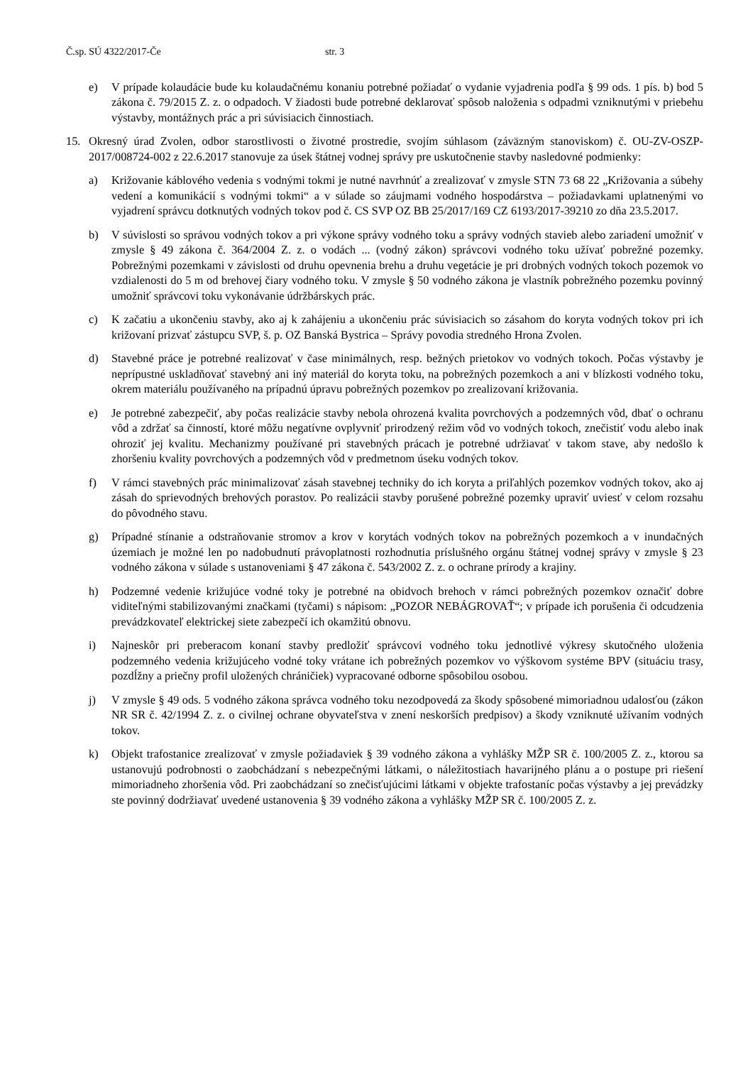Č.sp. SÚ 4322/2017-Če str. 3
e) V prípade kolaudácie bude ku kolaudačnému konaniu potrebné požiadať o vydanie vyjadrenia podľa § 99 ods. 1 pís. b) bod 5 zákona č. 79/2015 Z. z. o odpadoch. V žiadosti bude potrebné deklarovať spôsob naloženia s odpadmi vzniknutými v priebehu výstavby, montážnych prác a pri súvisiacich činnostiach.
15. Okresný úrad Zvolen, odbor starostlivosti o životné prostredie, svojím súhlasom (záväzným stanoviskom) č. OU-ZV-OSZP-2017/008724-002 z 22.6.2017 stanovuje za úsek štátnej vodnej správy pre uskutočnenie stavby nasledovné podmienky:
a) Križovanie káblového vedenia s vodnými tokmi je nutné navrhnúť a zrealizovať v zmysle STN 73 68 22 „Križovania a súbehy vedení a komunikácií s vodnými tokmi“ a v súlade so záujmami vodného hospodárstva – požiadavkami uplatnenými vo vyjadrení správcu dotknutých vodných tokov pod č. CS SVP OZ BB 25/2017/169 CZ 6193/2017-39210 zo dňa 23.5.2017.
b) V súvislosti so správou vodných tokov a pri výkone správy vodného toku a správy vodných stavieb alebo zariadení umožniť v zmysle § 49 zákona č. 364/2004 Z. z. o vodách ... (vodný zákon) správcovi vodného toku užívať pobrežné pozemky. Pobrežnými pozemkami v závislosti od druhu opevnenia brehu a druhu vegetácie je pri drobných vodných tokoch pozemok vo vzdialenosti do 5 m od brehovej čiary vodného toku. V zmysle § 50 vodného zákona je vlastník pobrežného pozemku povinný umožniť správcovi toku vykonávanie údržbárskych prác.
c) K začatiu a ukončeniu stavby, ako aj k zahájeniu a ukončeniu prác súvisiacich so zásahom do koryta vodných tokov pri ich križovaní prizvať zástupcu SVP, š. p. OZ Banská Bystrica – Správy povodia stredného Hrona Zvolen.
d) Stavebné práce je potrebné realizovať v čase minimálnych, resp. bežných prietokov vo vodných tokoch. Počas výstavby je neprípustné uskladňovať stavebný ani iný materiál do koryta toku, na pobrežných pozemkoch a ani v blízkosti vodného toku, okrem materiálu používaného na prípadnú úpravu pobrežných pozemkov po zrealizovaní križovania.
e) Je potrebné zabezpečiť, aby počas realizácie stavby nebola ohrozená kvalita povrchových a podzemných vôd, dbať o ochranu vôd a zdržať sa činností, ktoré môžu negatívne ovplyvniť prirodzený režim vôd vo vodných tokoch, znečistiť vodu alebo inak ohroziť jej kvalitu. Mechanizmy používané pri stavebných prácach je potrebné udržiavať v takom stave, aby nedošlo k zhoršeniu kvality povrchových a podzemných vôd v predmetnom úseku vodných tokov.
f) V rámci stavebných prác minimalizovať zásah stavebnej techniky do ich koryta a priľahlých pozemkov vodných tokov, ako aj zásah do sprievodných brehových porastov. Po realizácii stavby porušené pobrežné pozemky upraviť uviesť v celom rozsahu do pôvodného stavu.
g) Prípadné stínanie a odstraňovanie stromov a krov v korytách vodných tokov na pobrežných pozemkoch a v inundačných územiach je možné len po nadobudnutí právoplatnosti rozhodnutia príslušného orgánu štátnej vodnej správy v zmysle § 23 vodného zákona v súlade s ustanoveniami § 47 zákona č. 543/2002 Z. z. o ochrane prírody a krajiny.
h) Podzemné vedenie križujúce vodné toky je potrebné na obidvoch brehoch v rámci pobrežných pozemkov označiť dobre viditeľnými stabilizovanými značkami (tyčami) s nápisom: „POZOR NEBÁGROVAŤ“; v prípade ich porušenia či odcudzenia prevádzkovateľ elektrickej siete zabezpečí ich okamžitú obnovu.
i) Najneskôr pri preberacom konaní stavby predložiť správcovi vodného toku jednotlivé výkresy skutočného uloženia podzemného vedenia križujúceho vodné toky vrátane ich pobrežných pozemkov vo výškovom systéme BPV (situáciu trasy, pozdĺžny a priečny profil uložených chráničiek) vypracované odborne spôsobilou osobou.
j) V zmysle § 49 ods. 5 vodného zákona správca vodného toku nezodpovedá za škody spôsobené mimoriadnou udalosťou (zákon NR SR č. 42/1994 Z. z. o civilnej ochrane obyvateľstva v znení neskorších predpisov) a škody vzniknuté užívaním vodných tokov.
k) Objekt trafostanice zrealizovať v zmysle požiadaviek § 39 vodného zákona a vyhlášky MŽP SR č. 100/2005 Z. z., ktorou sa ustanovujú podrobnosti o zaobchádzaní s nebezpečnými látkami, o náležitostiach havarijného plánu a o postupe pri riešení mimoriadneho zhoršenia vôd. Pri zaobchádzaní so znečisťujúcimi látkami v objekte trafostaníc počas výstavby a jej prevádzky ste povinný dodržiavať uvedené ustanovenia § 39 vodného zákona a vyhlášky MŽP SR č. 100/2005 Z. z.